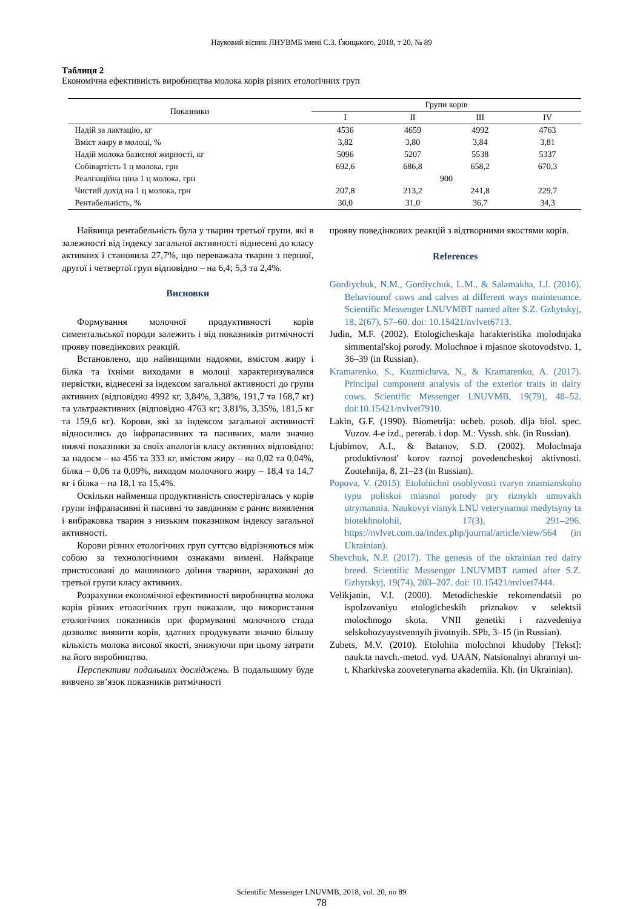Науковий вісник ЛНУВМБ імені С.З. Ґжицького, 2018, т 20, № 89
Таблиця 2
Економічна ефективність виробництва молока корів різних етологічних груп
| Показники | Групи корів | | | |
| --- | --- | --- | --- | --- |
| | I | II | III | IV |
| Надій за лактацію, кг | 4536 | 4659 | 4992 | 4763 |
| Вміст жиру в молоці, % | 3,82 | 3,80 | 3,84 | 3,81 |
| Надій молока базисної жирності, кг | 5096 | 5207 | 5538 | 5337 |
| Собівартість 1 ц молока, грн | 692,6 | 686,8 | 658,2 | 670,3 |
| Реалізаційна ціна 1 ц молока, грн | 900 | | | |
| Чистий дохід на 1 ц молока, грн | 207,8 | 213,2 | 241,8 | 229,7 |
| Рентабельність, % | 30,0 | 31,0 | 36,7 | 34,3 |
Найвища рентабельність була у тварин третьої групи, які в залежності від індексу загальної активності віднесені до класу активних і становила 27,7%, що переважала тварин з першої, другої і четвертої груп відповідно – на 6,4; 5,3 та 2,4%.
Висновки
Формування молочної продуктивності корів симентальської породи залежить і від показників ритмічності прояву поведінкових реакцій.
Встановлено, що найвищими надоями, вмістом жиру і білка та їхніми виходами в молоці характеризувалися первістки, віднесені за індексом загальної активності до групи активних (відповідно 4992 кг, 3,84%, 3,38%, 191,7 та 168,7 кг) та ультраактивних (відповідно 4763 кг; 3,81%, 3,35%, 181,5 кг та 159,6 кг). Корови, які за індексом загальної активності відносились до інфрапасивних та пасивних, мали значно нижчі показники за своїх аналогів класу активних відповідно: за надоєм – на 456 та 333 кг, вмістом жиру – на 0,02 та 0,04%, білка – 0,06 та 0,09%, виходом молочного жиру – 18,4 та 14,7 кг і білка – на 18,1 та 15,4%.
Оскільки найменша продуктивність спостерігалась у корів групи інфрапасивні й пасивні то завданням є раннє виявлення і вибраковка тварин з низьким показником індексу загальної активності.
Корови різних етологічних груп суттєво відрізняються між собою за технологічними ознаками вимені. Найкраще пристосовані до машинного доїння тварини, зараховані до третьої групи класу активних.
Розрахунки економічної ефективності виробництва молока корів різних етологічних груп показали, що використання етологічних показників при формуванні молочного стада дозволяє виявити корів, здатних продукувати значно більшу кількість молока високої якості, знижуючи при цьому затрати на його виробництво.
Перспективи подальших досліджень. В подальшому буде вивчено зв’язок показників ритмічності
прояву поведінкових реакцій з відтворними якостями корів.
References
Gordiychuk, N.M., Gordiychuk, L.M., & Salamakha, I.J. (2016). Behaviourof cows and calves at different ways maintenance. Scientific Messenger LNUVMBT named after S.Z. Gzhytskyj, 18, 2(67), 57–60. doi: 10.15421/nvlvet6713.
Judin, M.F. (2002). Etologicheskaja harakteristika molodnjaka simmental'skoj porody. Molochnoe i mjasnoe skotovodstvo. 1, 36–39 (in Russian).
Kramarenko, S., Kuzmicheva, N., & Kramarenko, A. (2017). Principal component analysis of the exterior traits in dairy cows. Scientific Messenger LNUVMB, 19(79), 48–52. doi:10.15421/nvlvet7910.
Lakin, G.F. (1990). Biometrija: ucheb. posob. dlja biol. spec. Vuzov. 4-e izd., pererab. i dop. M.: Vyssh. shk. (in Russian).
Ljubimov, A.I., & Batanov, S.D. (2002). Molochnaja produktivnost' korov raznoj povedencheskoj aktivnosti. Zootehnija, 8, 21–23 (in Russian).
Popova, V. (2015). Etolohichni osoblyvosti tvaryn znamianskoho typu poliskoi miasnoi porody pry riznykh umovakh utrymannia. Naukovyi visnyk LNU veterynarnoi medytsyny ta biotekhnolohii, 17(3), 291–296. https://nvlvet.com.ua/index.php/journal/article/view/564 (in Ukrainian).
Shevchuk, N.P. (2017). The genesis of the ukrainian red dairy breed. Scientific Messenger LNUVMBT named after S.Z. Gzhytskyj, 19(74), 203–207. doi: 10.15421/nvlvet7444.
Velikjanin, V.I. (2000). Metodicheskie rekomendatsii po ispolzovaniyu etologicheskih priznakov v selektsii molochnogo skota. VNII genetiki i razvedeniya selskohozyaystvennyih jivotnyih. SPb, 3–15 (in Russian).
Zubets, M.V. (2010). Etolohiia molochnoi khudoby [Tekst]: nauk.ta navch.-metod. vyd. UAAN, Natsionalnyi ahrarnyi un-t, Kharkivska zooveterynarna akademiia. Kh. (in Ukrainian).
Scientific Messenger LNUVMB, 2018, vol. 20, no 89
78